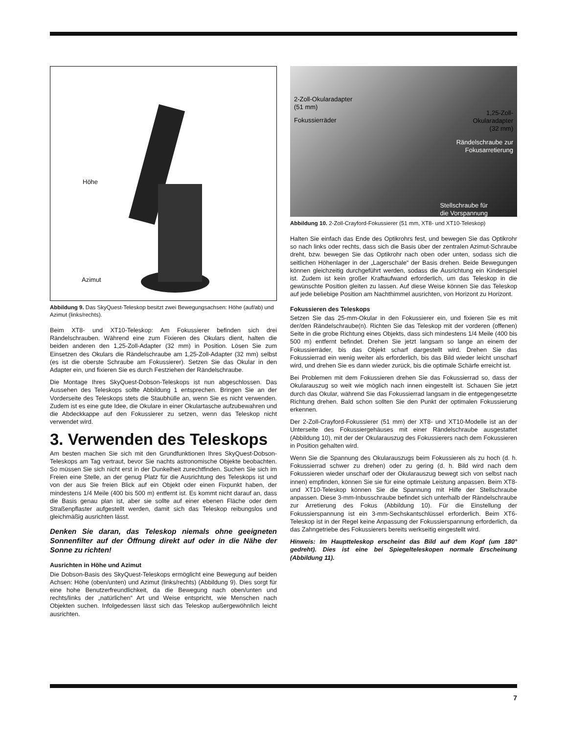Höhe
Azimut
Abbildung 9. Das SkyQuest-Teleskop besitzt zwei Bewegungsachsen: Höhe (auf/ab) und Azimut (links/rechts).
Beim XT8- und XT10-Teleskop: Am Fokussierer befinden sich drei Rändelschrauben. Während eine zum Fixieren des Okulars dient, halten die beiden anderen den 1,25-Zoll-Adapter (32 mm) in Position. Lösen Sie zum Einsetzen des Okulars die Rändelschraube am 1,25-Zoll-Adapter (32 mm) selbst (es ist die oberste Schraube am Fokussierer). Setzen Sie das Okular in den Adapter ein, und fixieren Sie es durch Festziehen der Rändelschraube.
Die Montage Ihres SkyQuest-Dobson-Teleskops ist nun abgeschlossen. Das Aussehen des Teleskops sollte Abbildung 1 entsprechen. Bringen Sie an der Vorderseite des Teleskops stets die Staubhülle an, wenn Sie es nicht verwenden. Zudem ist es eine gute Idee, die Okulare in einer Okulartasche aufzubewahren und die Abdeckkappe auf den Fokussierer zu setzen, wenn das Teleskop nicht verwendet wird.
3. Verwenden des Teleskops
Am besten machen Sie sich mit den Grundfunktionen Ihres SkyQuest-Dobson-Teleskops am Tag vertraut, bevor Sie nachts astronomische Objekte beobachten. So müssen Sie sich nicht erst in der Dunkelheit zurechtfinden. Suchen Sie sich im Freien eine Stelle, an der genug Platz für die Ausrichtung des Teleskops ist und von der aus Sie freien Blick auf ein Objekt oder einen Fixpunkt haben, der mindestens 1/4 Meile (400 bis 500 m) entfernt ist. Es kommt nicht darauf an, dass die Basis genau plan ist, aber sie sollte auf einer ebenen Fläche oder dem Straßenpflaster aufgestellt werden, damit sich das Teleskop reibungslos und gleichmäßig ausrichten lässt.
Denken Sie daran, das Teleskop niemals ohne geeigneten Sonnenfilter auf der Öffnung direkt auf oder in die Nähe der Sonne zu richten!
Ausrichten in Höhe und Azimut
Die Dobson-Basis des SkyQuest-Teleskops ermöglicht eine Bewegung auf beiden Achsen: Höhe (oben/unten) und Azimut (links/rechts) (Abbildung 9). Dies sorgt für eine hohe Benutzerfreundlichkeit, da die Bewegung nach oben/unten und rechts/links der „natürlichen“ Art und Weise entspricht, wie Menschen nach Objekten suchen. Infolgedessen lässt sich das Teleskop außergewöhnlich leicht ausrichten.
2-Zoll-Okularadapter
(51 mm)
Fokussierräder
1,25-Zoll-
Okularadapter
(32 mm)
Rändelschraube zur
Fokusarretierung
Stellschraube für
die Vorspannung
Abbildung 10. 2-Zoll-Crayford-Fokussierer (51 mm, XT8- und XT10-Teleskop)
Halten Sie einfach das Ende des Optikrohrs fest, und bewegen Sie das Optikrohr so nach links oder rechts, dass sich die Basis über der zentralen Azimut-Schraube dreht, bzw. bewegen Sie das Optikrohr nach oben oder unten, sodass sich die seitlichen Höhenlager in der „Lagerschale“ der Basis drehen. Beide Bewegungen können gleichzeitig durchgeführt werden, sodass die Ausrichtung ein Kinderspiel ist. Zudem ist kein großer Kraftaufwand erforderlich, um das Teleskop in die gewünschte Position gleiten zu lassen. Auf diese Weise können Sie das Teleskop auf jede beliebige Position am Nachthimmel ausrichten, von Horizont zu Horizont.
Fokussieren des Teleskops
Setzen Sie das 25-mm-Okular in den Fokussierer ein, und fixieren Sie es mit der/den Rändelschraube(n). Richten Sie das Teleskop mit der vorderen (offenen) Seite in die grobe Richtung eines Objekts, dass sich mindestens 1/4 Meile (400 bis 500 m) entfernt befindet. Drehen Sie jetzt langsam so lange an einem der Fokussierräder, bis das Objekt scharf dargestellt wird. Drehen Sie das Fokussierrad ein wenig weiter als erforderlich, bis das Bild wieder leicht unscharf wird, und drehen Sie es dann wieder zurück, bis die optimale Schärfe erreicht ist.
Bei Problemen mit dem Fokussieren drehen Sie das Fokussierrad so, dass der Okularauszug so weit wie möglich nach innen eingestellt ist. Schauen Sie jetzt durch das Okular, während Sie das Fokussierrad langsam in die entgegengesetzte Richtung drehen. Bald schon sollten Sie den Punkt der optimalen Fokussierung erkennen.
Der 2-Zoll-Crayford-Fokussierer (51 mm) der XT8- und XT10-Modelle ist an der Unterseite des Fokussiergehäuses mit einer Rändelschraube ausgestattet (Abbildung 10), mit der der Okularauszug des Fokussierers nach dem Fokussieren in Position gehalten wird.
Wenn Sie die Spannung des Okularauszugs beim Fokussieren als zu hoch (d. h. Fokussierrad schwer zu drehen) oder zu gering (d. h. Bild wird nach dem Fokussieren wieder unscharf oder der Okularauszug bewegt sich von selbst nach innen) empfinden, können Sie sie für eine optimale Leistung anpassen. Beim XT8- und XT10-Teleskop können Sie die Spannung mit Hilfe der Stellschraube anpassen. Diese 3-mm-Inbusschraube befindet sich unterhalb der Rändelschraube zur Arretierung des Fokus (Abbildung 10). Für die Einstellung der Fokussierspannung ist ein 3-mm-Sechskantschlüssel erforderlich. Beim XT6-Teleskop ist in der Regel keine Anpassung der Fokussierspannung erforderlich, da das Zahngetriebe des Fokussierers bereits werkseitig eingestellt wird.
Hinweis: Im Hauptteleskop erscheint das Bild auf dem Kopf (um 180° gedreht). Dies ist eine bei Spiegelteleskopen normale Erscheinung (Abbildung 11).
7